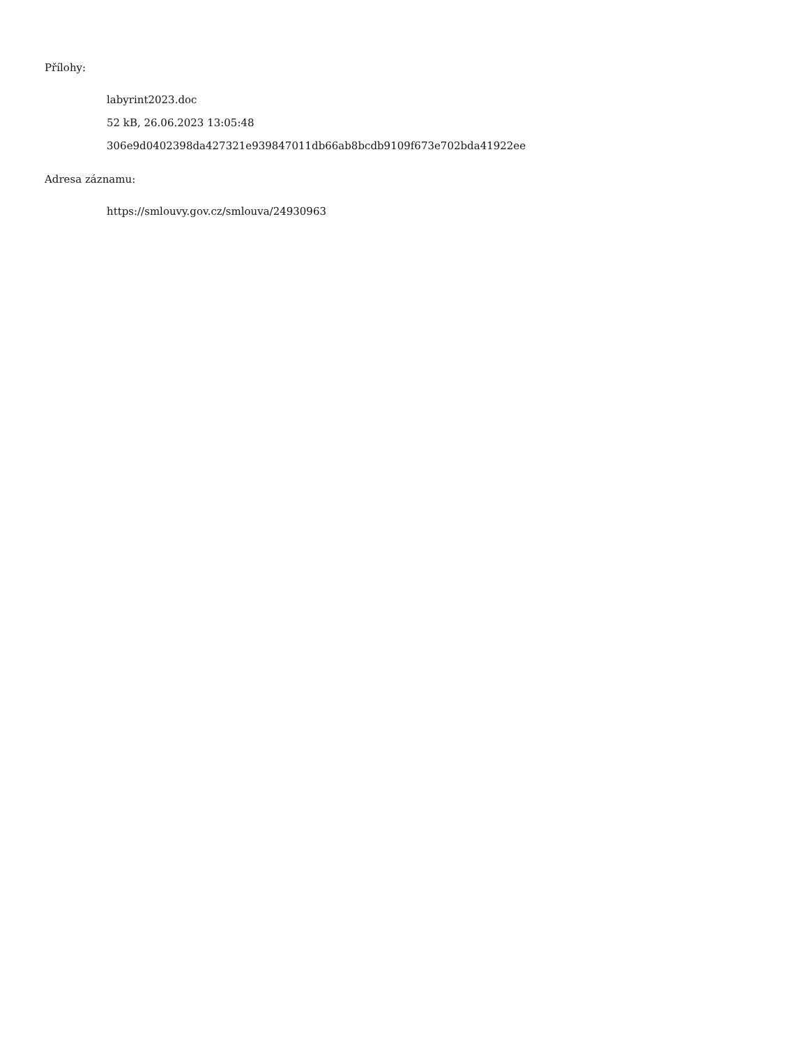Přílohy:
labyrint2023.doc
52 kB, 26.06.2023 13:05:48
306e9d0402398da427321e939847011db66ab8bcdb9109f673e702bda41922ee
Adresa záznamu:
https://smlouvy.gov.cz/smlouva/24930963